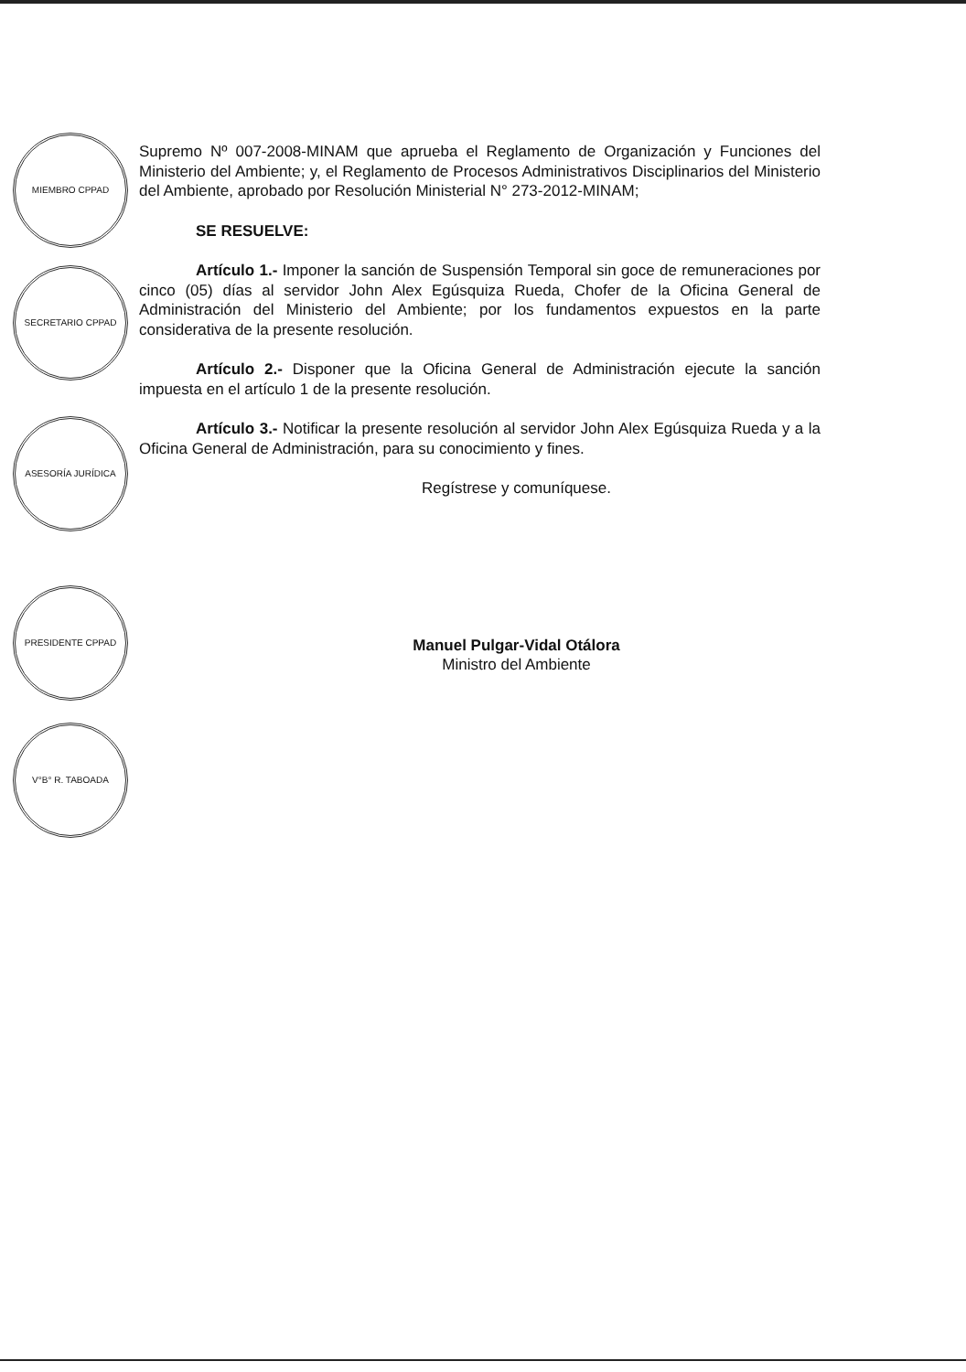MIEMBRO CPPAD
SECRETARIO CPPAD
ASESORÍA JURÍDICA
PRESIDENTE CPPAD
V°B° R. TABOADA
Supremo Nº 007-2008-MINAM que aprueba el Reglamento de Organización y Funciones del Ministerio del Ambiente; y, el Reglamento de Procesos Administrativos Disciplinarios del Ministerio del Ambiente, aprobado por Resolución Ministerial N° 273-2012-MINAM;
SE RESUELVE:
Artículo 1.- Imponer la sanción de Suspensión Temporal sin goce de remuneraciones por cinco (05) días al servidor John Alex Egúsquiza Rueda, Chofer de la Oficina General de Administración del Ministerio del Ambiente; por los fundamentos expuestos en la parte considerativa de la presente resolución.
Artículo 2.- Disponer que la Oficina General de Administración ejecute la sanción impuesta en el artículo 1 de la presente resolución.
Artículo 3.- Notificar la presente resolución al servidor John Alex Egúsquiza Rueda y a la Oficina General de Administración, para su conocimiento y fines.
Regístrese y comuníquese.
Manuel Pulgar-Vidal Otálora
Ministro del Ambiente